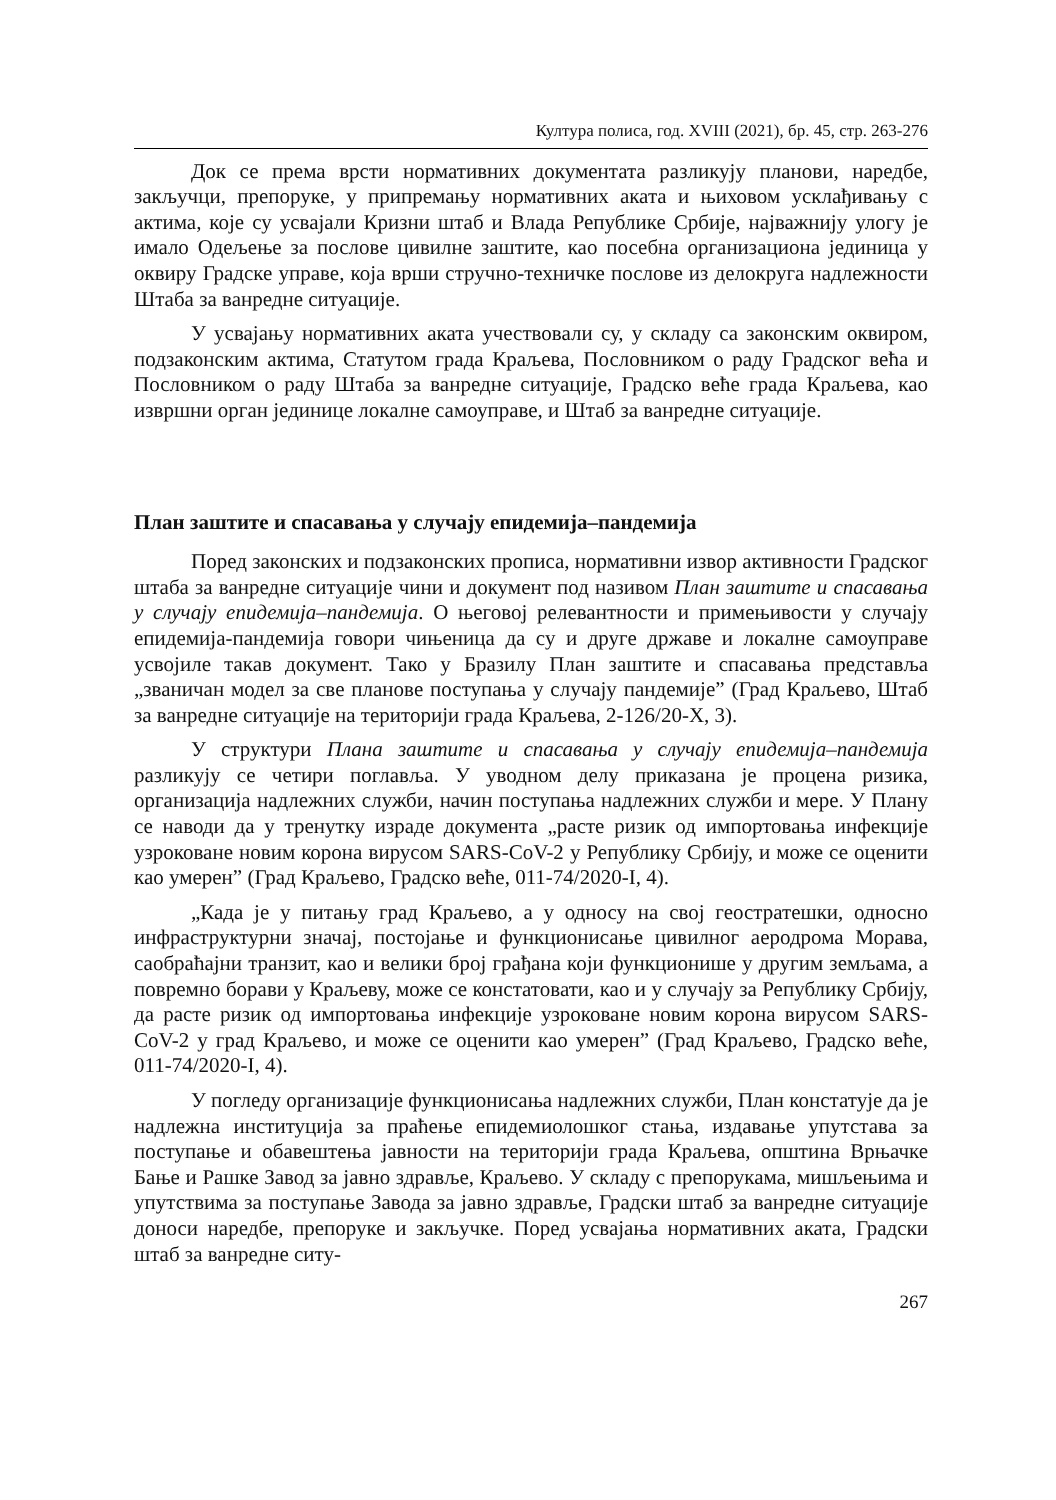Култура полиса, год. XVIII (2021), бр. 45, стр. 263-276
Док се према врсти нормативних документата разликују планови, наредбе, закључци, препоруке, у припремању нормативних аката и њиховом усклађивању с актима, које су усвајали Кризни штаб и Влада Републике Србије, најважнију улогу је имало Одељење за послове цивилне заштите, као посебна организациона јединица у оквиру Градске управе, која врши стручно-техничке послове из делокруга надлежности Штаба за ванредне ситуације.
У усвајању нормативних аката учествовали су, у складу са законским оквиром, подзаконским актима, Статутом града Краљева, Пословником о раду Градског већа и Пословником о раду Штаба за ванредне ситуације, Градско веће града Краљева, као извршни орган јединице локалне самоуправе, и Штаб за ванредне ситуације.
План заштите и спасавања у случају епидемија–пандемија
Поред законских и подзаконских прописа, нормативни извор активности Градског штаба за ванредне ситуације чини и документ под називом План заштите и спасавања у случају епидемија–пандемија. О његовој релевантности и примењивости у случају епидемија-пандемија говори чињеница да су и друге државе и локалне самоуправе усвојиле такав документ. Тако у Бразилу План заштите и спасавања представља „званичан модел за све планове поступања у случају пандемије” (Град Краљево, Штаб за ванредне ситуације на територији града Краљева, 2-126/20-X, 3).
У структури Плана заштите и спасавања у случају епидемија–пандемија разликују се четири поглавља. У уводном делу приказана је процена ризика, организација надлежних служби, начин поступања надлежних служби и мере. У Плану се наводи да у тренутку израде документа „расте ризик од импортовања инфекције узроковане новим корона вирусом SARS-CoV-2 у Републику Србију, и може се оценити као умерен” (Град Краљево, Градско веће, 011-74/2020-I, 4).
„Када је у питању град Краљево, а у односу на свој геостратешки, односно инфраструктурни значај, постојање и функционисање цивилног аеродрома Морава, саобраћајни транзит, као и велики број грађана који функционише у другим земљама, а повремно борави у Краљеву, може се констатовати, као и у случају за Републику Србију, да расте ризик од импортовања инфекције узроковане новим корона вирусом SARS-CoV-2 у град Краљево, и може се оценити као умерен” (Град Краљево, Градско веће, 011-74/2020-I, 4).
У погледу организације функционисања надлежних служби, План констатује да је надлежна институција за праћење епидемиолошког стања, издавање упутстава за поступање и обавештења јавности на територији града Краљева, општина Врњачке Бање и Рашке Завод за јавно здравље, Краљево. У складу с препорукама, мишљењима и упутствима за поступање Завода за јавно здравље, Градски штаб за ванредне ситуације доноси наредбе, препоруке и закључке. Поред усвајања нормативних аката, Градски штаб за ванредне ситу-
267